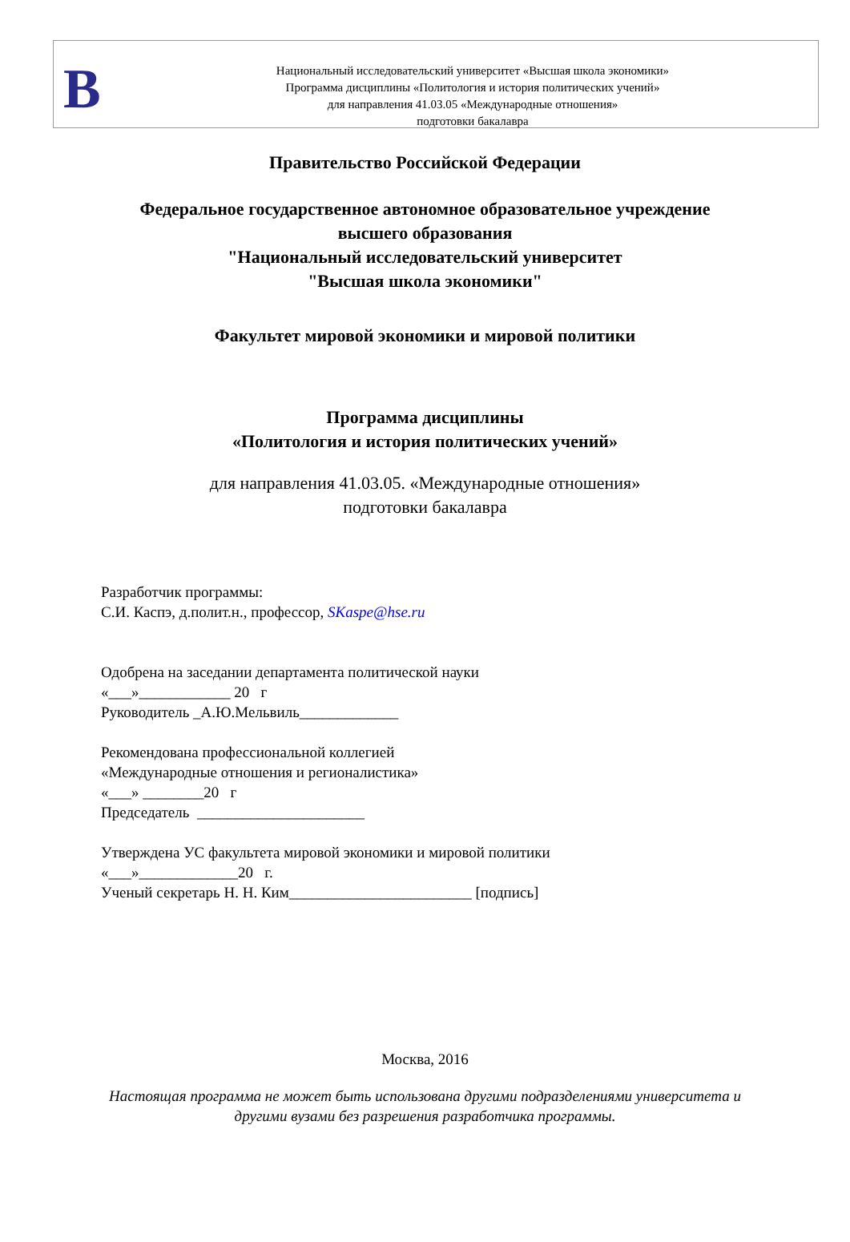В
Национальный исследовательский университет «Высшая школа экономики»
Программа дисциплины «Политология и история политических учений»
для направления 41.03.05 «Международные отношения»
подготовки бакалавра
Правительство Российской Федерации
Федеральное государственное автономное образовательное учреждение
высшего образования
"Национальный исследовательский университет
"Высшая школа экономики"
Факультет мировой экономики и мировой политики
Программа дисциплины
«Политология и история политических учений»
для направления 41.03.05. «Международные отношения»
подготовки бакалавра
Разработчик программы:
С.И. Каспэ, д.полит.н., профессор, SKaspe@hse.ru
Одобрена на заседании департамента политической науки
«___»____________ 20 г
Руководитель _А.Ю.Мельвиль_____________
Рекомендована профессиональной коллегией
«Международные отношения и регионалистика»
«___» ________20 г
Председатель ______________________
Утверждена УС факультета мировой экономики и мировой политики
«___»_____________20 г.
Ученый секретарь Н. Н. Ким________________________ [подпись]
Москва, 2016
Настоящая программа не может быть использована другими подразделениями университета и
другими вузами без разрешения разработчика программы.